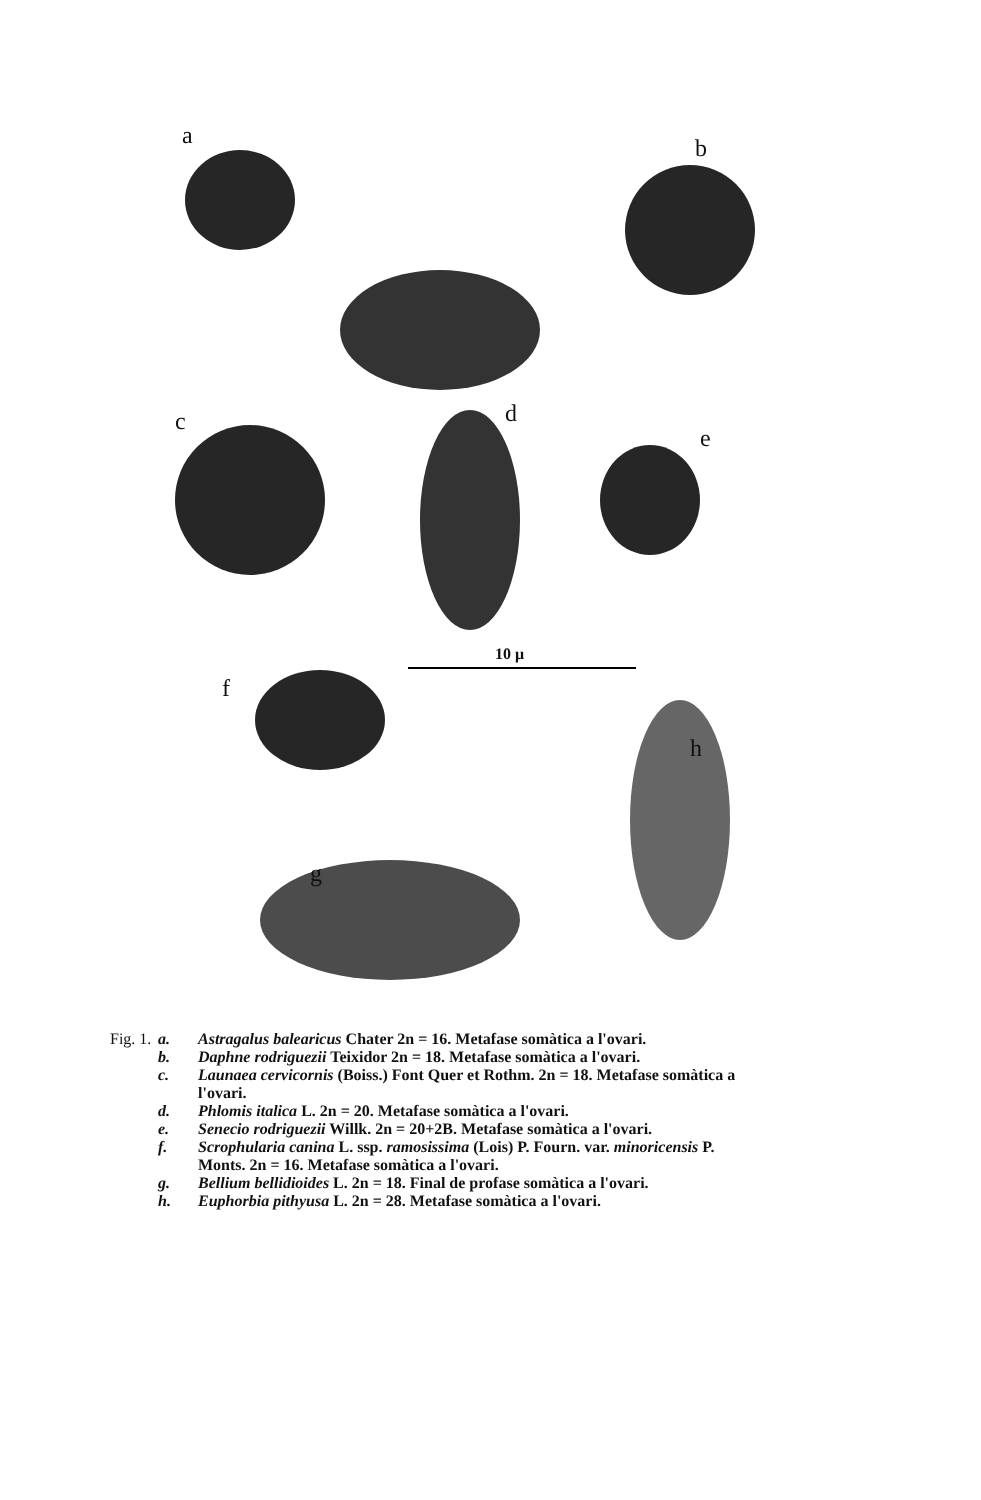a b
c d
e
f
h
g
10 μ
Fig. 1. a. Astragalus balearicus Chater 2n = 16. Metafase somàtica a l'ovari.
b. Daphne rodriguezii Teixidor 2n = 18. Metafase somàtica a l'ovari.
c. Launaea cervicornis (Boiss.) Font Quer et Rothm. 2n = 18. Metafase somàtica a l'ovari.
d. Phlomis italica L. 2n = 20. Metafase somàtica a l'ovari.
e. Senecio rodriguezii Willk. 2n = 20+2B. Metafase somàtica a l'ovari.
f. Scrophularia canina L. ssp. ramosissima (Lois) P. Fourn. var. minoricensis P. Monts. 2n = 16. Metafase somàtica a l'ovari.
g. Bellium bellidioides L. 2n = 18. Final de profase somàtica a l'ovari.
h. Euphorbia pithyusa L. 2n = 28. Metafase somàtica a l'ovari.